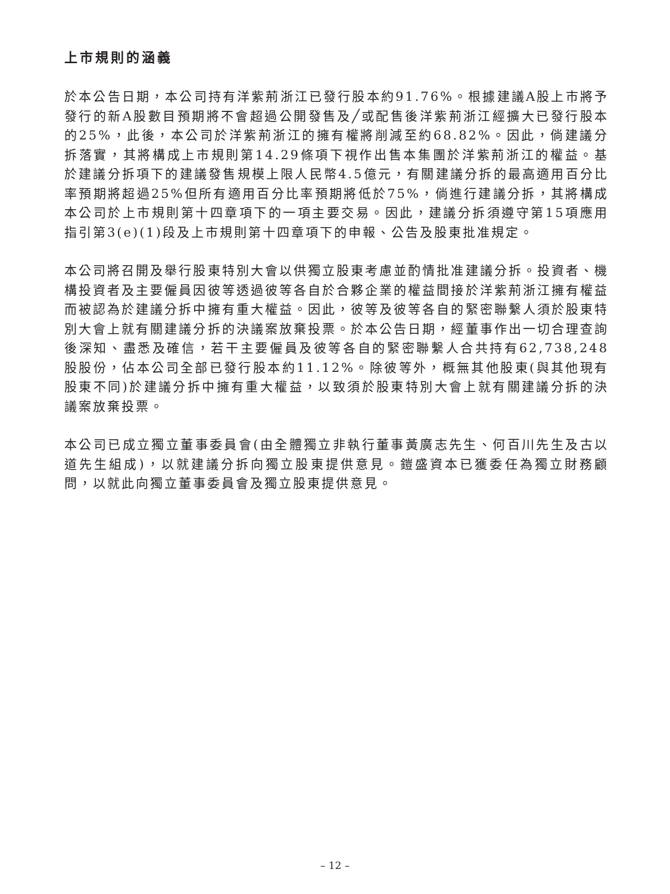上市規則的涵義
於本公告日期，本公司持有洋紫荊浙江已發行股本約91.76%。根據建議A股上市將予發行的新A股數目預期將不會超過公開發售及╱或配售後洋紫荊浙江經擴大已發行股本的25%，此後，本公司於洋紫荊浙江的擁有權將削減至約68.82%。因此，倘建議分拆落實，其將構成上市規則第14.29條項下視作出售本集團於洋紫荊浙江的權益。基於建議分拆項下的建議發售規模上限人民幣4.5億元，有關建議分拆的最高適用百分比率預期將超過25%但所有適用百分比率預期將低於75%，倘進行建議分拆，其將構成本公司於上市規則第十四章項下的一項主要交易。因此，建議分拆須遵守第15項應用指引第3(e)(1)段及上市規則第十四章項下的申報、公告及股東批准規定。
本公司將召開及舉行股東特別大會以供獨立股東考慮並酌情批准建議分拆。投資者、機構投資者及主要僱員因彼等透過彼等各自於合夥企業的權益間接於洋紫荊浙江擁有權益而被認為於建議分拆中擁有重大權益。因此，彼等及彼等各自的緊密聯繫人須於股東特別大會上就有關建議分拆的決議案放棄投票。於本公告日期，經董事作出一切合理查詢後深知、盡悉及確信，若干主要僱員及彼等各自的緊密聯繫人合共持有62,738,248股股份，佔本公司全部已發行股本約11.12%。除彼等外，概無其他股東(與其他現有股東不同)於建議分拆中擁有重大權益，以致須於股東特別大會上就有關建議分拆的決議案放棄投票。
本公司已成立獨立董事委員會(由全體獨立非執行董事黃廣志先生、何百川先生及古以道先生組成)，以就建議分拆向獨立股東提供意見。鎧盛資本已獲委任為獨立財務顧問，以就此向獨立董事委員會及獨立股東提供意見。
– 12 –